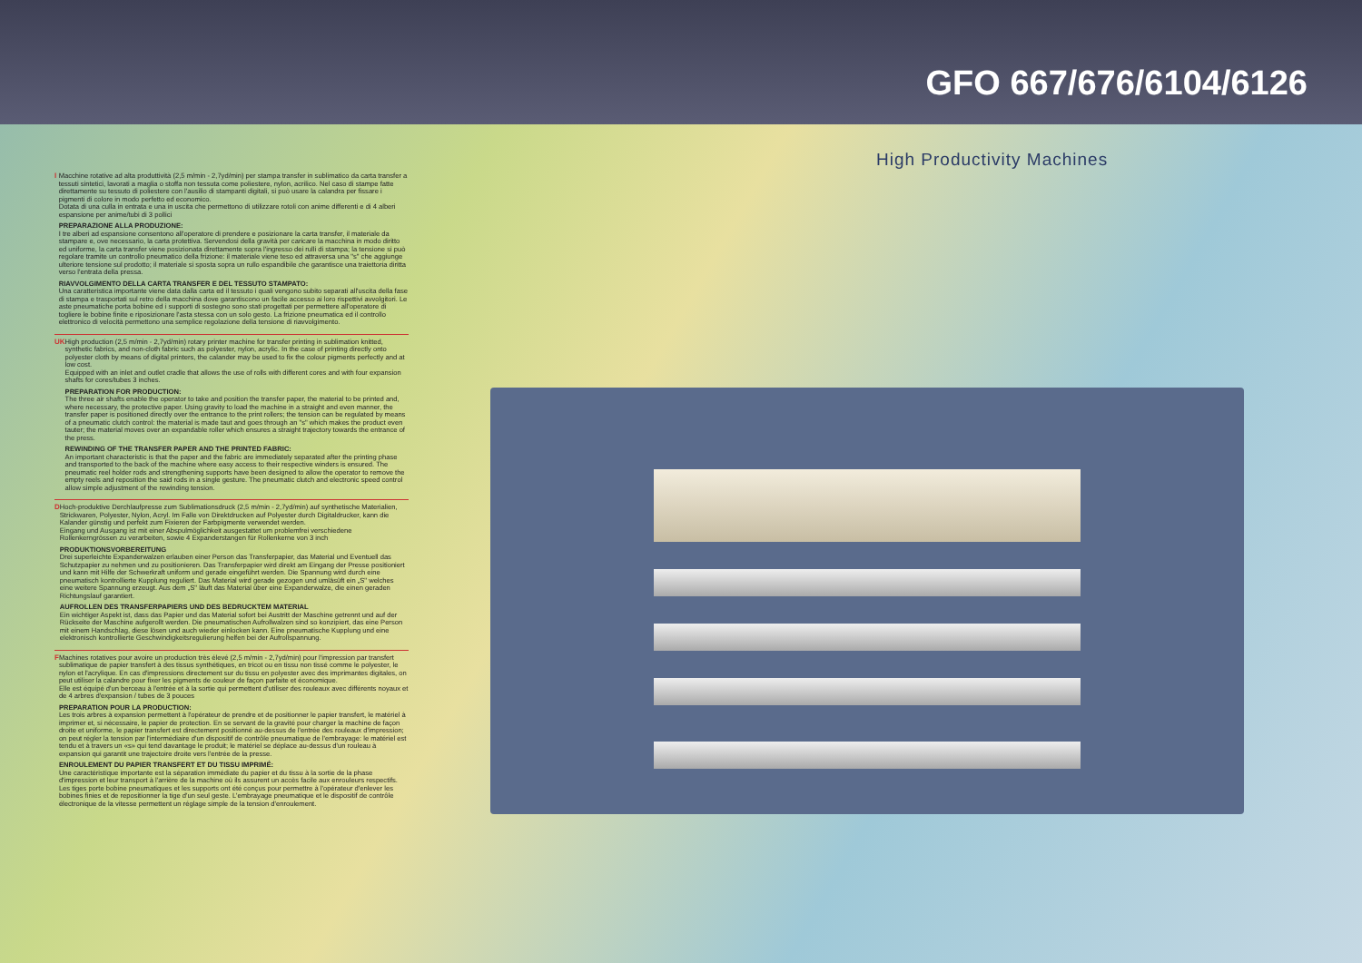GFO 667/676/6104/6126
I Macchine rotative ad alta produttività (2,5 m/min - 2,7yd/min) per stampa transfer in sublimatico da carta transfer a tessuti sintetici, lavorati a maglia o stoffa non tessuta come poliestere, nylon, acrilico. Nel caso di stampe fatte direttamente su tessuto di poliestere con l'ausilio di stampanti digitali, si può usare la calandra per fissare i pigmenti di colore in modo perfetto ed economico.
Dotata di una culla in entrata e una in uscita che permettono di utilizzare rotoli con anime differenti e di 4 alberi espansione per anime/tubi di 3 pollici
PREPARAZIONE ALLA PRODUZIONE:
I tre alberi ad espansione consentono all'operatore di prendere e posizionare la carta transfer, il materiale da stampare e, ove necessario, la carta protettiva. Servendosi della gravità per caricare la macchina in modo diritto ed uniforme, la carta transfer viene posizionata direttamente sopra l'ingresso dei rulli di stampa; la tensione si può regolare tramite un controllo pneumatico della frizione: il materiale viene teso ed attraversa una "s" che aggiunge ulteriore tensione sul prodotto; il materiale si sposta sopra un rullo espandibile che garantisce una traiettoria diritta verso l'entrata della pressa.
RIAVVOLGIMENTO DELLA CARTA TRANSFER E DEL TESSUTO STAMPATO:
Una caratteristica importante viene data dalla carta ed il tessuto i quali vengono subito separati all'uscita della fase di stampa e trasportati sul retro della macchina dove garantiscono un facile accesso ai loro rispettivi avvolgitori. Le aste pneumatiche porta bobine ed i supporti di sostegno sono stati progettati per permettere all'operatore di togliere le bobine finite e riposizionare l'asta stessa con un solo gesto. La frizione pneumatica ed il controllo elettronico di velocità permettono una semplice regolazione della tensione di riavvolgimento.
UK High production (2,5 m/min - 2,7yd/min) rotary printer machine for transfer printing in sublimation knitted, synthetic fabrics, and non-cloth fabric such as polyester, nylon, acrylic. In the case of printing directly onto polyester cloth by means of digital printers, the calander may be used to fix the colour pigments perfectly and at low cost.
Equipped with an inlet and outlet cradle that allows the use of rolls with different cores and with four expansion shafts for cores/tubes 3 inches.
PREPARATION FOR PRODUCTION:
The three air shafts enable the operator to take and position the transfer paper, the material to be printed and, where necessary, the protective paper. Using gravity to load the machine in a straight and even manner, the transfer paper is positioned directly over the entrance to the print rollers; the tension can be regulated by means of a pneumatic clutch control: the material is made taut and goes through an "s" which makes the product even tauter; the material moves over an expandable roller which ensures a straight trajectory towards the entrance of the press.
REWINDING OF THE TRANSFER PAPER AND THE PRINTED FABRIC:
An important characteristic is that the paper and the fabric are immediately separated after the printing phase and transported to the back of the machine where easy access to their respective winders is ensured. The pneumatic reel holder rods and strengthening supports have been designed to allow the operator to remove the empty reels and reposition the said rods in a single gesture. The pneumatic clutch and electronic speed control allow simple adjustment of the rewinding tension.
D Hoch-produktive Derchlaufpresse zum Sublimationsdruck (2,5 m/min - 2,7yd/min) auf synthetische Materialien, Strickwaren, Polyester, Nylon, Acryl. Im Falle von Direktdrucken auf Polyester durch Digitaldrucker, kann die Kalander günstig und perfekt zum Fixieren der Farbpigmente verwendet werden.
Eingang und Ausgang ist mit einer Abspulmöglichkeit ausgestattet um problemfrei verschiedene Rollenkerngrössen zu verarbeiten, sowie 4 Expanderstangen für Rollenkerne von 3 inch
PRODUKTIONSVORBEREITUNG
Drei superleichte Expanderwalzen erlauben einer Person das Transferpapier, das Material und Eventuell das Schutzpapier zu nehmen und zu positionieren. Das Transferpapier wird direkt am Eingang der Presse positioniert und kann mit Hilfe der Schwerkraft uniform und gerade eingeführt werden. Die Spannung wird durch eine pneumatisch kontrollierte Kupplung reguliert. Das Material wird gerade gezogen und umläsüft ein „S" welches eine weitere Spannung erzeugt. Aus dem „S" läuft das Material über eine Expanderwalze, die einen geraden Richtungslauf garantiert.
AUFROLLEN DES TRANSFERPAPIERS UND DES BEDRUCKTEM MATERIAL
Ein wichtiger Aspekt ist, dass das Papier und das Material sofort bei Austritt der Maschine getrennt und auf der Rückseite der Maschine aufgerollt werden. Die pneumatischen Aufrollwalzen sind so konzipiert, das eine Person mit einem Handschlag, diese lösen und auch wieder einlocken kann. Eine pneumatische Kupplung und eine elektronisch kontrollierte Geschwindigkeitsregulierung helfen bei der Aufrollspannung.
F Machines rotatives pour avoire un production très élevé (2,5 m/min - 2,7yd/min) pour l'impression par transfert sublimatique de papier transfert à des tissus synthétiques, en tricot ou en tissu non tissé comme le polyester, le nylon et l'acrylique. En cas d'impressions directement sur du tissu en polyester avec des imprimantes digitales, on peut utiliser la calandre pour fixer les pigments de couleur de façon parfaite et économique.
Elle est équipé d'un berceau à l'entrée et à la sortie qui permettent d'utiliser des rouleaux avec différents noyaux et de 4 arbres d'expansion / tubes de 3 pouces
PREPARATION POUR LA PRODUCTION:
Les trois arbres à expansion permettent à l'opérateur de prendre et de positionner le papier transfert, le matériel à imprimer et, si nécessaire, le papier de protection. En se servant de la gravité pour charger la machine de façon droite et uniforme, le papier transfert est directement positionné au-dessus de l'entrée des rouleaux d'impression; on peut régler la tension par l'intermédiaire d'un dispositif de contrôle pneumatique de l'embrayage: le matériel est tendu et à travers un «s» qui tend davantage le produit; le matériel se déplace au-dessus d'un rouleau à expansion qui garantit une trajectoire droite vers l'entrée de la presse.
ENROULEMENT DU PAPIER TRANSFERT ET DU TISSU IMPRIMÉ:
Une caractéristique importante est la séparation immédiate du papier et du tissu à la sortie de la phase d'impression et leur transport à l'arrière de la machine où ils assurent un accès facile aux enrouleurs respectifs. Les tiges porte bobine pneumatiques et les supports ont été conçus pour permettre à l'opérateur d'enlever les bobines finies et de repositionner la tige d'un seul geste. L'embrayage pneumatique et le dispositif de contrôle électronique de la vitesse permettent un réglage simple de la tension d'enroulement.
High Productivity Machines